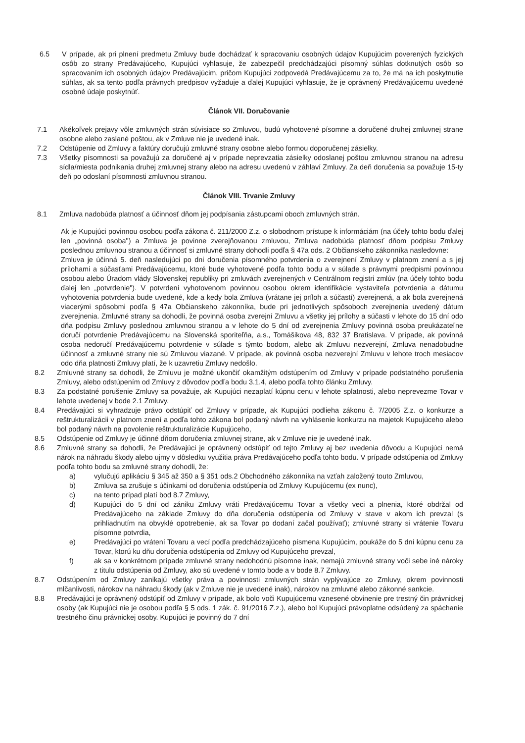6.5 V prípade, ak pri plnení predmetu Zmluvy bude dochádzať k spracovaniu osobných údajov Kupujúcim poverených fyzických osôb zo strany Predávajúceho, Kupujúci vyhlasuje, že zabezpečil predchádzajúci písomný súhlas dotknutých osôb so spracovaním ich osobných údajov Predávajúcim, pričom Kupujúci zodpovedá Predávajúcemu za to, že má na ich poskytnutie súhlas, ak sa tento podľa právnych predpisov vyžaduje a ďalej Kupujúci vyhlasuje, že je oprávnený Predávajúcemu uvedené osobné údaje poskytnúť.
Článok VII. Doručovanie
7.1 Akékoľvek prejavy vôle zmluvných strán súvisiace so Zmluvou, budú vyhotovené písomne a doručené druhej zmluvnej strane osobne alebo zaslané poštou, ak v Zmluve nie je uvedené inak.
7.2 Odstúpenie od Zmluvy a faktúry doručujú zmluvné strany osobne alebo formou doporučenej zásielky.
7.3 Všetky písomnosti sa považujú za doručené aj v prípade neprevzatia zásielky odoslanej poštou zmluvnou stranou na adresu sídla/miesta podnikania druhej zmluvnej strany alebo na adresu uvedenú v záhlaví Zmluvy. Za deň doručenia sa považuje 15-ty deň po odoslaní písomnosti zmluvnou stranou.
Článok VIII. Trvanie Zmluvy
8.1 Zmluva nadobúda platnosť a účinnosť dňom jej podpísania zástupcami oboch zmluvných strán.
Ak je Kupujúci povinnou osobou podľa zákona č. 211/2000 Z.z. o slobodnom prístupe k informáciám (na účely tohto bodu ďalej len „povinná osoba") a Zmluva je povinne zverejňovanou zmluvou, Zmluva nadobúda platnosť dňom podpisu Zmluvy poslednou zmluvnou stranou a účinnosť si zmluvné strany dohodli podľa § 47a ods. 2 Občianskeho zákonníka nasledovne:
Zmluva je účinná 5. deň nasledujúci po dni doručenia písomného potvrdenia o zverejnení Zmluvy v platnom znení a s jej prílohami a súčasťami Predávajúcemu, ktoré bude vyhotovené podľa tohto bodu a v súlade s právnymi predpismi povinnou osobou alebo Úradom vlády Slovenskej republiky pri zmluvách zverejnených v Centrálnom registri zmlúv (na účely tohto bodu ďalej len „potvrdenie"). V potvrdení vyhotovenom povinnou osobou okrem identifikácie vystaviteľa potvrdenia a dátumu vyhotovenia potvrdenia bude uvedené, kde a kedy bola Zmluva (vrátane jej príloh a súčastí) zverejnená, a ak bola zverejnená viacerými spôsobmi podľa § 47a Občianskeho zákonníka, bude pri jednotlivých spôsoboch zverejnenia uvedený dátum zverejnenia. Zmluvné strany sa dohodli, že povinná osoba zverejní Zmluvu a všetky jej prílohy a súčasti v lehote do 15 dní odo dňa podpisu Zmluvy poslednou zmluvnou stranou a v lehote do 5 dní od zverejnenia Zmluvy povinná osoba preukázateľne doručí potvrdenie Predávajúcemu na Slovenská sporiteľňa, a.s., Tomášikova 48, 832 37 Bratislava. V prípade, ak povinná osoba nedoručí Predávajúcemu potvrdenie v súlade s týmto bodom, alebo ak Zmluvu nezverejní, Zmluva nenadobudne účinnosť a zmluvné strany nie sú Zmluvou viazané. V prípade, ak povinná osoba nezverejní Zmluvu v lehote troch mesiacov odo dňa platnosti Zmluvy platí, že k uzavretiu Zmluvy nedošlo.
8.2 Zmluvné strany sa dohodli, že Zmluvu je možné ukončiť okamžitým odstúpením od Zmluvy v prípade podstatného porušenia Zmluvy, alebo odstúpením od Zmluvy z dôvodov podľa bodu 3.1.4, alebo podľa tohto článku Zmluvy.
8.3 Za podstatné porušenie Zmluvy sa považuje, ak Kupujúci nezaplatí kúpnu cenu v lehote splatnosti, alebo neprevezme Tovar v lehote uvedenej v bode 2.1 Zmluvy.
8.4 Predávajúci si vyhradzuje právo odstúpiť od Zmluvy v prípade, ak Kupujúci podlieha zákonu č. 7/2005 Z.z. o konkurze a reštrukturalizácii v platnom znení a podľa tohto zákona bol podaný návrh na vyhlásenie konkurzu na majetok Kupujúceho alebo bol podaný návrh na povolenie reštrukturalizácie Kupujúceho,
8.5 Odstúpenie od Zmluvy je účinné dňom doručenia zmluvnej strane, ak v Zmluve nie je uvedené inak.
8.6 Zmluvné strany sa dohodli, že Predávajúci je oprávnený odstúpiť od tejto Zmluvy aj bez uvedenia dôvodu a Kupujúci nemá nárok na náhradu škody alebo ujmy v dôsledku využitia práva Predávajúceho podľa tohto bodu. V prípade odstúpenia od Zmluvy podľa tohto bodu sa zmluvné strany dohodli, že:
a) vylučujú aplikáciu § 345 až 350 a § 351 ods.2 Obchodného zákonníka na vzťah založený touto Zmluvou,
b) Zmluva sa zrušuje s účinkami od doručenia odstúpenia od Zmluvy Kupujúcemu (ex nunc),
c) na tento prípad platí bod 8.7 Zmluvy,
d) Kupujúci do 5 dní od zániku Zmluvy vráti Predávajúcemu Tovar a všetky veci a plnenia, ktoré obdržal od Predávajúceho na základe Zmluvy do dňa doručenia odstúpenia od Zmluvy v stave v akom ich prevzal (s prihliadnutím na obvyklé opotrebenie, ak sa Tovar po dodaní začal používať); zmluvné strany si vrátenie Tovaru písomne potvrdia,
e) Predávajúci po vrátení Tovaru a vecí podľa predchádzajúceho písmena Kupujúcim, poukáže do 5 dní kúpnu cenu za Tovar, ktorú ku dňu doručenia odstúpenia od Zmluvy od Kupujúceho prevzal,
f) ak sa v konkrétnom prípade zmluvné strany nedohodnú písomne inak, nemajú zmluvné strany voči sebe iné nároky z titulu odstúpenia od Zmluvy, ako sú uvedené v tomto bode a v bode 8.7 Zmluvy.
8.7 Odstúpením od Zmluvy zanikajú všetky práva a povinnosti zmluvných strán vyplývajúce zo Zmluvy, okrem povinnosti mlčanlivosti, nárokov na náhradu škody (ak v Zmluve nie je uvedené inak), nárokov na zmluvné alebo zákonné sankcie.
8.8 Predávajúci je oprávnený odstúpiť od Zmluvy v prípade, ak bolo voči Kupujúcemu vznesené obvinenie pre trestný čin právnickej osoby (ak Kupujúci nie je osobou podľa § 5 ods. 1 zák. č. 91/2016 Z.z.), alebo bol Kupujúci právoplatne odsúdený za spáchanie trestného činu právnickej osoby. Kupujúci je povinný do 7 dní